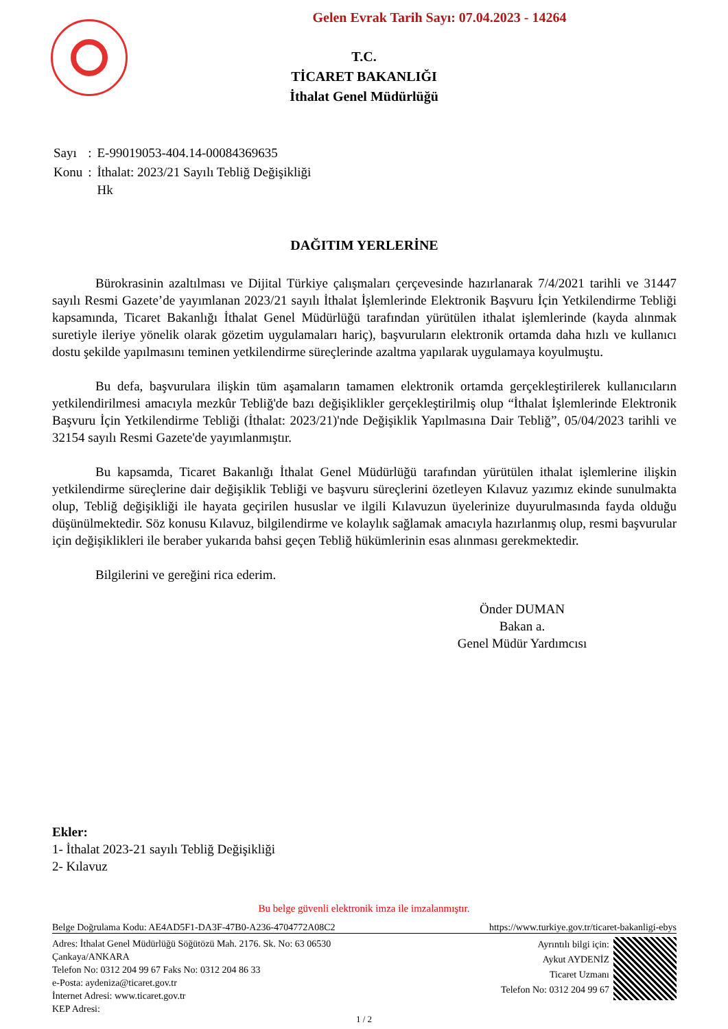Gelen Evrak Tarih Sayı: 07.04.2023 - 14264
T.C.
TİCARET BAKANLIĞI
İthalat Genel Müdürlüğü
| Sayı | : | E-99019053-404.14-00084369635 |
| Konu | : | İthalat: 2023/21 Sayılı Tebliğ Değişikliği Hk |
DAĞITIM YERLERİNE
Bürokrasinin azaltılması ve Dijital Türkiye çalışmaları çerçevesinde hazırlanarak 7/4/2021 tarihli ve 31447 sayılı Resmi Gazete’de yayımlanan 2023/21 sayılı İthalat İşlemlerinde Elektronik Başvuru İçin Yetkilendirme Tebliği kapsamında, Ticaret Bakanlığı İthalat Genel Müdürlüğü tarafından yürütülen ithalat işlemlerinde (kayda alınmak suretiyle ileriye yönelik olarak gözetim uygulamaları hariç), başvuruların elektronik ortamda daha hızlı ve kullanıcı dostu şekilde yapılmasını teminen yetkilendirme süreçlerinde azaltma yapılarak uygulamaya koyulmuştu.
Bu defa, başvurulara ilişkin tüm aşamaların tamamen elektronik ortamda gerçekleştirilerek kullanıcıların yetkilendirilmesi amacıyla mezkûr Tebliğ'de bazı değişiklikler gerçekleştirilmiş olup “İthalat İşlemlerinde Elektronik Başvuru İçin Yetkilendirme Tebliği (İthalat: 2023/21)'nde Değişiklik Yapılmasına Dair Tebliğ”, 05/04/2023 tarihli ve 32154 sayılı Resmi Gazete'de yayımlanmıştır.
Bu kapsamda, Ticaret Bakanlığı İthalat Genel Müdürlüğü tarafından yürütülen ithalat işlemlerine ilişkin yetkilendirme süreçlerine dair değişiklik Tebliği ve başvuru süreçlerini özetleyen Kılavuz yazımız ekinde sunulmakta olup, Tebliğ değişikliği ile hayata geçirilen hususlar ve ilgili Kılavuzun üyelerinize duyurulmasında fayda olduğu düşünülmektedir. Söz konusu Kılavuz, bilgilendirme ve kolaylık sağlamak amacıyla hazırlanmış olup, resmi başvurular için değişiklikleri ile beraber yukarıda bahsi geçen Tebliğ hükümlerinin esas alınması gerekmektedir.
Bilgilerini ve gereğini rica ederim.
Önder DUMAN
Bakan a.
Genel Müdür Yardımcısı
Ekler:
1- İthalat 2023-21 sayılı Tebliğ Değişikliği
2- Kılavuz
Bu belge güvenli elektronik imza ile imzalanmıştır.
Belge Doğrulama Kodu: AE4AD5F1-DA3F-47B0-A236-4704772A08C2 https://www.turkiye.gov.tr/ticaret-bakanligi-ebys
Adres: İthalat Genel Müdürlüğü Söğütözü Mah. 2176. Sk. No: 63 06530
Çankaya/ANKARA
Telefon No: 0312 204 99 67 Faks No: 0312 204 86 33
e-Posta: aydeniza@ticaret.gov.tr
İnternet Adresi: www.ticaret.gov.tr
KEP Adresi:
Ayrıntılı bilgi için:
Aykut AYDENİZ
Ticaret Uzmanı
Telefon No: 0312 204 99 67
1 / 2